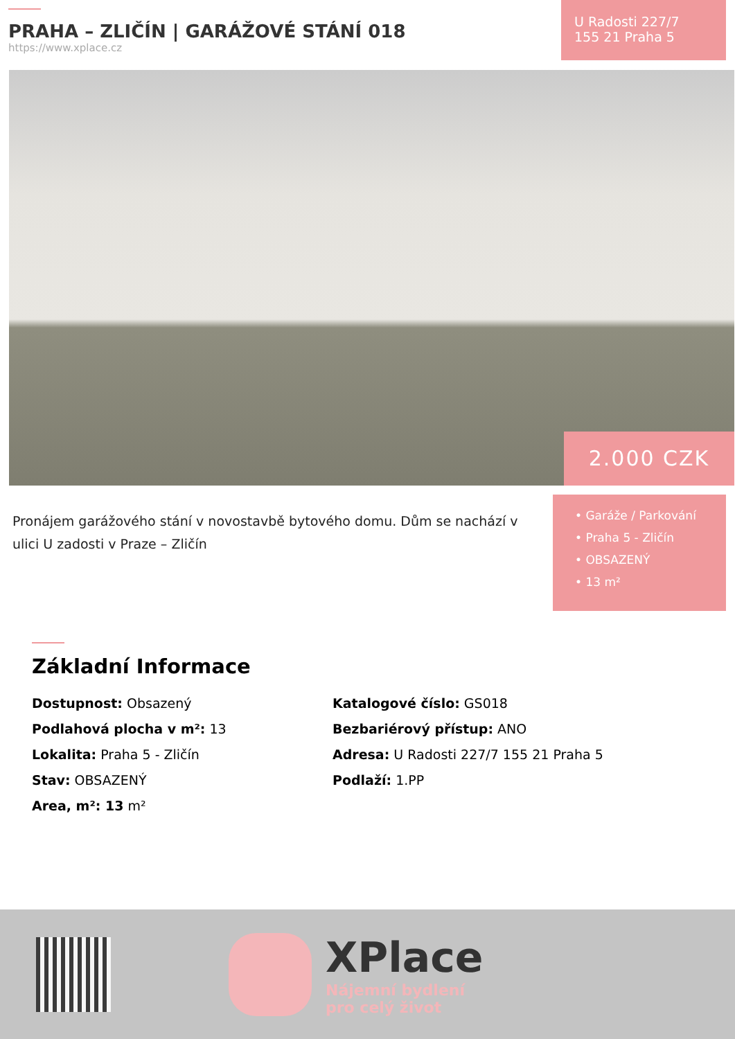PRAHA – ZLIČÍN | GARÁŽOVÉ STÁNÍ 018
https://www.xplace.cz
U Radosti 227/7
155 21 Praha 5
2.000 CZK
Pronájem garážového stání v novostavbě bytového domu. Dům se nachází v ulici U zadosti v Praze – Zličín
• Garáže / Parkování
• Praha 5 - Zličín
• OBSAZENÝ
• 13 m²
Základní Informace
Dostupnost: Obsazený
Podlahová plocha v m²: 13
Lokalita: Praha 5 - Zličín
Stav: OBSAZENÝ
Area, m²: 13 m²
Katalogové číslo: GS018
Bezbariérový přístup: ANO
Adresa: U Radosti 227/7 155 21 Praha 5
Podlaží: 1.PP
XPlace
Nájemní bydlení
pro celý život